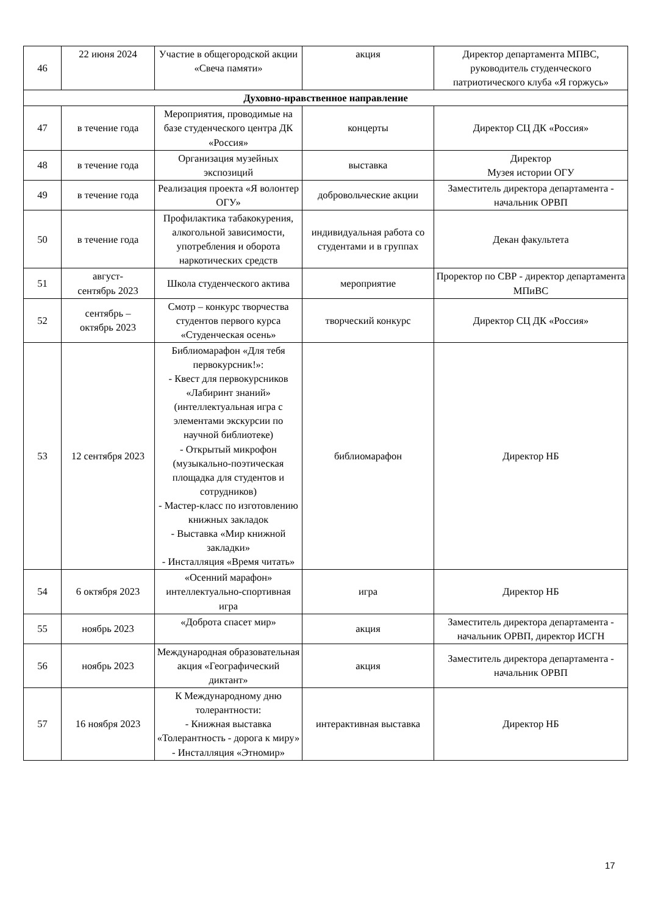| 46 | 22 июня 2024 | Участие в общегородской акции «Свеча памяти» | акция | Директор департамента МПВС, руководитель студенческого патриотического клуба «Я горжусь» |
| Духовно-нравственное направление | | | | |
| 47 | в течение года | Мероприятия, проводимые на базе студенческого центра ДК «Россия» | концерты | Директор СЦ ДК «Россия» |
| 48 | в течение года | Организация музейных экспозиций | выставка | Директор Музея истории ОГУ |
| 49 | в течение года | Реализация проекта «Я волонтер ОГУ» | добровольческие акции | Заместитель директора департамента - начальник ОРВП |
| 50 | в течение года | Профилактика табакокурения, алкогольной зависимости, употребления и оборота наркотических средств | индивидуальная работа со студентами и в группах | Декан факультета |
| 51 | август- сентябрь 2023 | Школа студенческого актива | мероприятие | Проректор по СВР - директор департамента МПиВС |
| 52 | сентябрь – октябрь 2023 | Смотр – конкурс творчества студентов первого курса «Студенческая осень» | творческий конкурс | Директор СЦ ДК «Россия» |
| 53 | 12 сентября 2023 | Библиомарафон «Для тебя первокурсник!»: - Квест для первокурсников «Лабиринт знаний» (интеллектуальная игра с элементами экскурсии по научной библиотеке) - Открытый микрофон (музыкально-поэтическая площадка для студентов и сотрудников) - Мастер-класс по изготовлению книжных закладок - Выставка «Мир книжной закладки» - Инсталляция «Время читать» | библиомарафон | Директор НБ |
| 54 | 6 октября 2023 | «Осенний марафон» интеллектуально-спортивная игра | игра | Директор НБ |
| 55 | ноябрь 2023 | «Доброта спасет мир» | акция | Заместитель директора департамента - начальник ОРВП, директор ИСГН |
| 56 | ноябрь 2023 | Международная образовательная акция «Географический диктант» | акция | Заместитель директора департамента - начальник ОРВП |
| 57 | 16 ноября 2023 | К Международному дню толерантности: - Книжная выставка «Толерантность - дорога к миру» - Инсталляция «Этномир» | интерактивная выставка | Директор НБ |
17